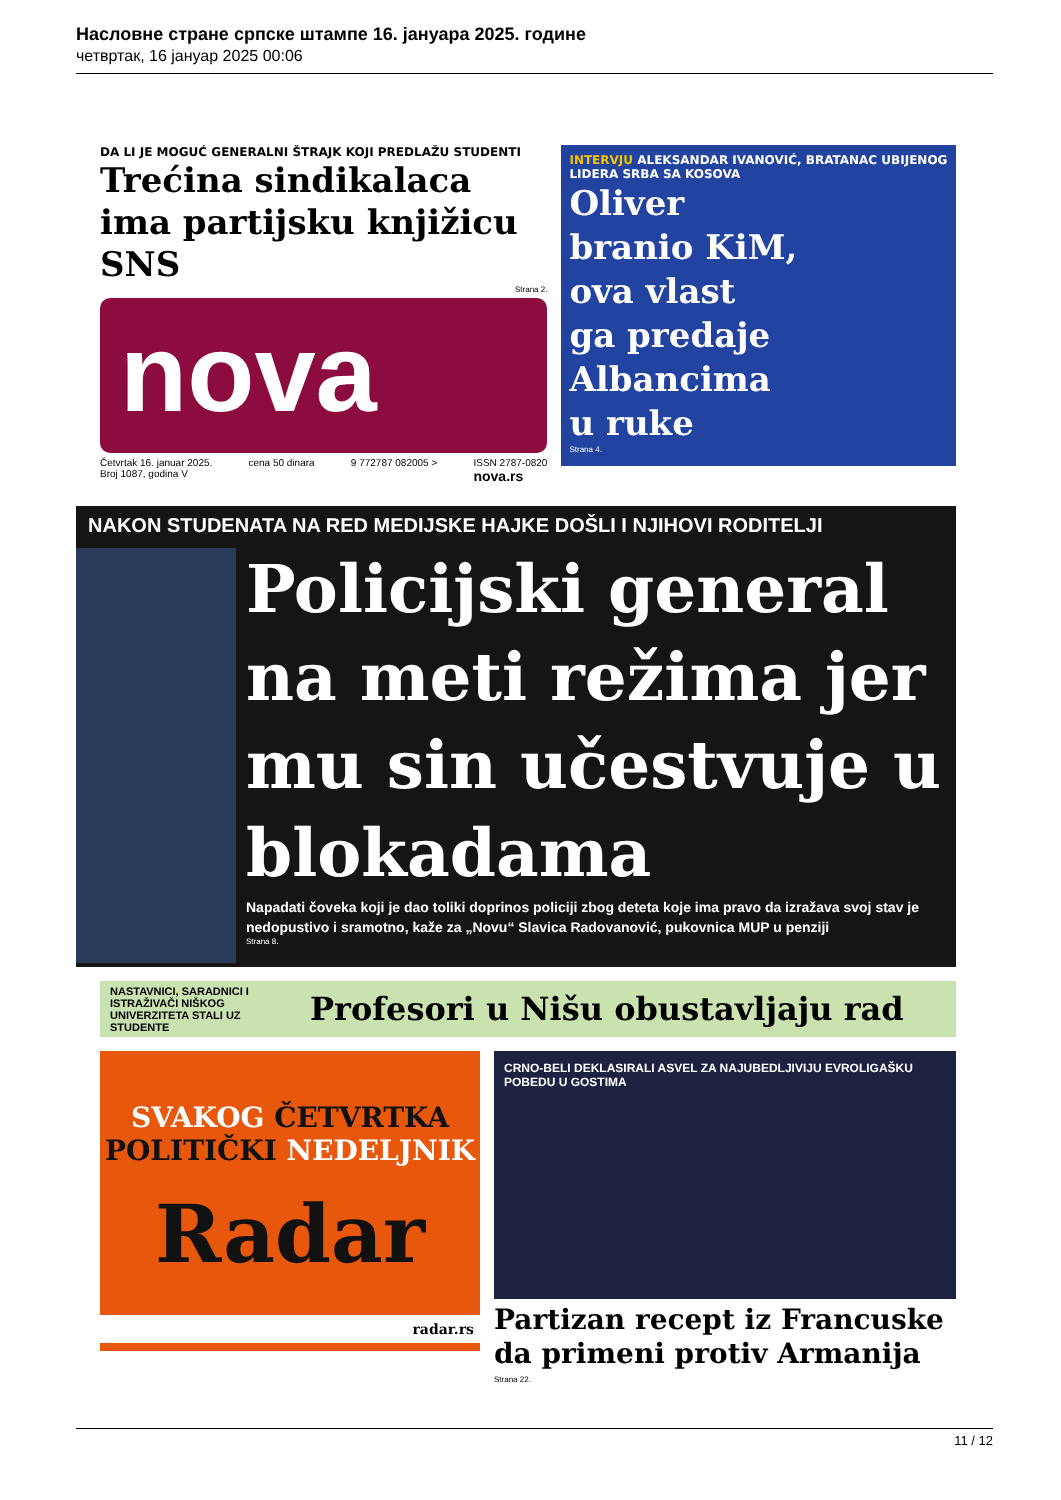Насловне стране српске штампе 16. јануара 2025. године
четвртак, 16 јануар 2025 00:06
DA LI JE MOGUĆ GENERALNI ŠTRAJK KOJI PREDLAŽU STUDENTI
Trećina sindikalaca ima partijsku knjižicu SNS
Strana 2.
nova
Četvrtak 16. januar 2025.
Broj 1087, godina V cena 50 dinara 9 772787 082005 > ISSN 2787-0820
nova.rs
INTERVJU ALEKSANDAR IVANOVIĆ, BRATANAC UBIJENOG LIDERA SRBA SA KOSOVA
Oliver
branio KiM,
ova vlast
ga predaje
Albancima
u ruke
Strana 4.
NAKON STUDENATA NA RED MEDIJSKE HAJKE DOŠLI I NJIHOVI RODITELJI
Policijski general na meti režima jer mu sin učestvuje u blokadama
Napadati čoveka koji je dao toliki doprinos policiji zbog deteta koje ima pravo da izražava svoj stav je nedopustivo i sramotno, kaže za „Novu“ Slavica Radovanović, pukovnica MUP u penziji
Strana 8.
NASTAVNICI, SARADNICI I ISTRAŽIVAČI NIŠKOG UNIVERZITETA STALI UZ STUDENTE
Profesori u Nišu obustavljaju rad
SVAKOG ČETVRTKA
POLITIČKI NEDELJNIK
Radar
radar.rs
CRNO-BELI DEKLASIRALI ASVEL ZA NAJUBEDLJIVIJU EVROLIGAŠKU POBEDU U GOSTIMA
Partizan recept iz Francuske da primeni protiv Armanija
Strana 22.
11 / 12